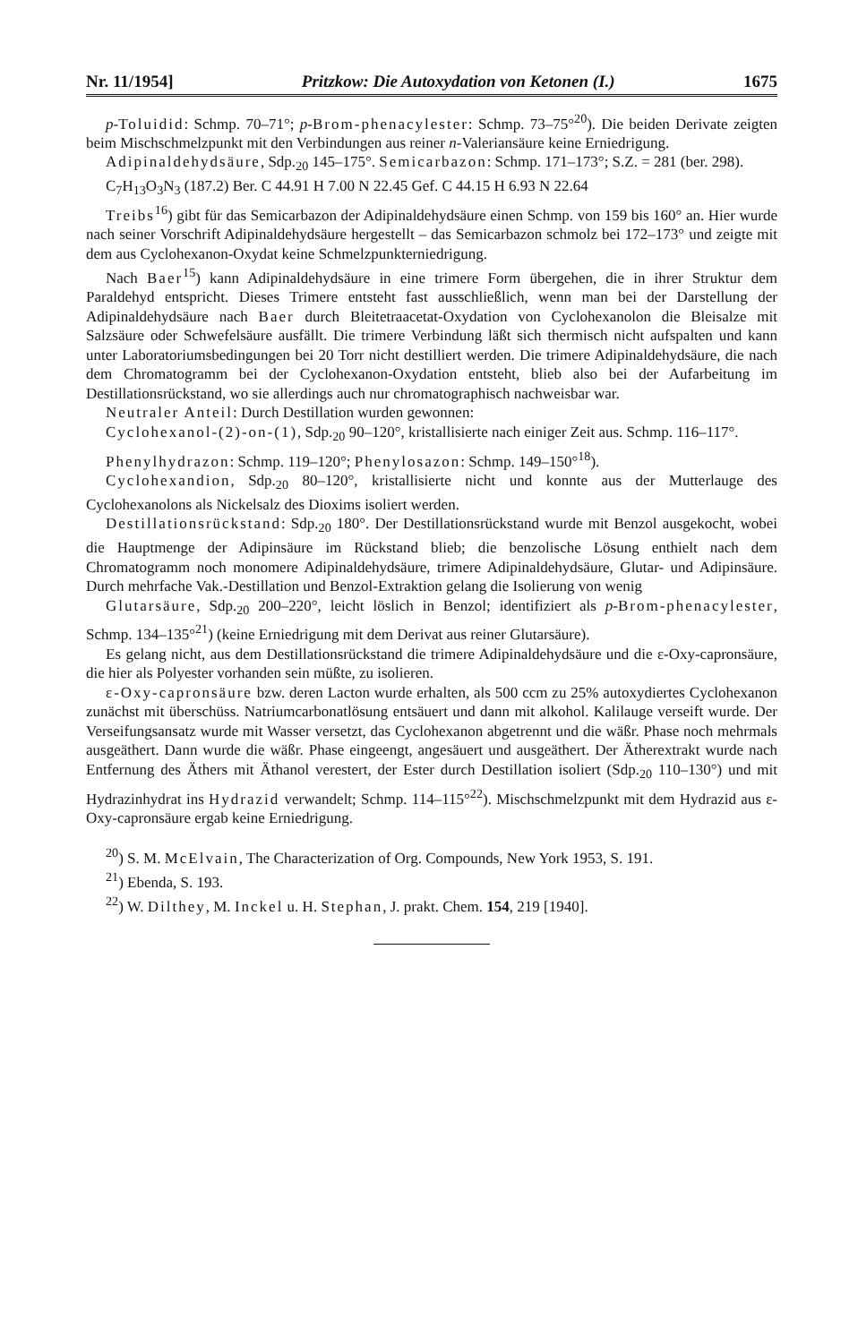Nr. 11/1954] Pritzkow: Die Autoxydation von Ketonen (I.) 1675
p-Toluidid: Schmp. 70–71°; p-Brom-phenacylester: Schmp. 73–75°<sup>20</sup>). Die beiden Derivate zeigten beim Mischschmelzpunkt mit den Verbindungen aus reiner n-Valeriansäure keine Erniedrigung.
Adipinaldehydsäure, Sdp.<sub>20</sub> 145–175°. Semicarbazon: Schmp. 171–173°; S.Z. = 281 (ber. 298).
C<sub>7</sub>H<sub>13</sub>O<sub>3</sub>N<sub>3</sub> (187.2) Ber. C 44.91 H 7.00 N 22.45 Gef. C 44.15 H 6.93 N 22.64
Treibs<sup>16</sup>) gibt für das Semicarbazon der Adipinaldehydsäure einen Schmp. von 159 bis 160° an. Hier wurde nach seiner Vorschrift Adipinaldehydsäure hergestellt – das Semicarbazon schmolz bei 172–173° und zeigte mit dem aus Cyclohexanon-Oxydat keine Schmelzpunkterniedrigung.
Nach Baer<sup>15</sup>) kann Adipinaldehydsäure in eine trimere Form übergehen, die in ihrer Struktur dem Paraldehyd entspricht. Dieses Trimere entsteht fast ausschließlich, wenn man bei der Darstellung der Adipinaldehydsäure nach Baer durch Bleitetraacetat-Oxydation von Cyclohexanolon die Bleisalze mit Salzsäure oder Schwefelsäure ausfällt. Die trimere Verbindung läßt sich thermisch nicht aufspalten und kann unter Laboratoriumsbedingungen bei 20 Torr nicht destilliert werden. Die trimere Adipinaldehydsäure, die nach dem Chromatogramm bei der Cyclohexanon-Oxydation entsteht, blieb also bei der Aufarbeitung im Destillationsrückstand, wo sie allerdings auch nur chromatographisch nachweisbar war.
Neutraler Anteil: Durch Destillation wurden gewonnen:
Cyclohexanol-(2)-on-(1), Sdp.<sub>20</sub> 90–120°, kristallisierte nach einiger Zeit aus. Schmp. 116–117°.
Phenylhydrazon: Schmp. 119–120°; Phenylosazon: Schmp. 149–150°<sup>18</sup>).
Cyclohexandion, Sdp.<sub>20</sub> 80–120°, kristallisierte nicht und konnte aus der Mutterlauge des Cyclohexanolons als Nickelsalz des Dioxims isoliert werden.
Destillationsrückstand: Sdp.<sub>20</sub> 180°. Der Destillationsrückstand wurde mit Benzol ausgekocht, wobei die Hauptmenge der Adipinsäure im Rückstand blieb; die benzolische Lösung enthielt nach dem Chromatogramm noch monomere Adipinaldehydsäure, trimere Adipinaldehydsäure, Glutar- und Adipinsäure. Durch mehrfache Vak.-Destillation und Benzol-Extraktion gelang die Isolierung von wenig
Glutarsäure, Sdp.<sub>20</sub> 200–220°, leicht löslich in Benzol; identifiziert als p-Brom-phenacylester, Schmp. 134–135°<sup>21</sup>) (keine Erniedrigung mit dem Derivat aus reiner Glutarsäure).
Es gelang nicht, aus dem Destillationsrückstand die trimere Adipinaldehydsäure und die ε-Oxy-capronsäure, die hier als Polyester vorhanden sein müßte, zu isolieren.
ε-Oxy-capronsäure bzw. deren Lacton wurde erhalten, als 500 ccm zu 25% autoxydiertes Cyclohexanon zunächst mit überschüss. Natriumcarbonatlösung entsäuert und dann mit alkohol. Kalilauge verseift wurde. Der Verseifungsansatz wurde mit Wasser versetzt, das Cyclohexanon abgetrennt und die wäßr. Phase noch mehrmals ausgeäthert. Dann wurde die wäßr. Phase eingeengt, angesäuert und ausgeäthert. Der Ätherextrakt wurde nach Entfernung des Äthers mit Äthanol verestert, der Ester durch Destillation isoliert (Sdp.<sub>20</sub> 110–130°) und mit Hydrazinhydrat ins Hydrazid verwandelt; Schmp. 114–115°<sup>22</sup>). Mischschmelzpunkt mit dem Hydrazid aus ε-Oxy-capronsäure ergab keine Erniedrigung.
<sup>20</sup>) S. M. McElvain, The Characterization of Org. Compounds, New York 1953, S. 191.
<sup>21</sup>) Ebenda, S. 193.
<sup>22</sup>) W. Dilthey, M. Inckel u. H. Stephan, J. prakt. Chem. 154, 219 [1940].